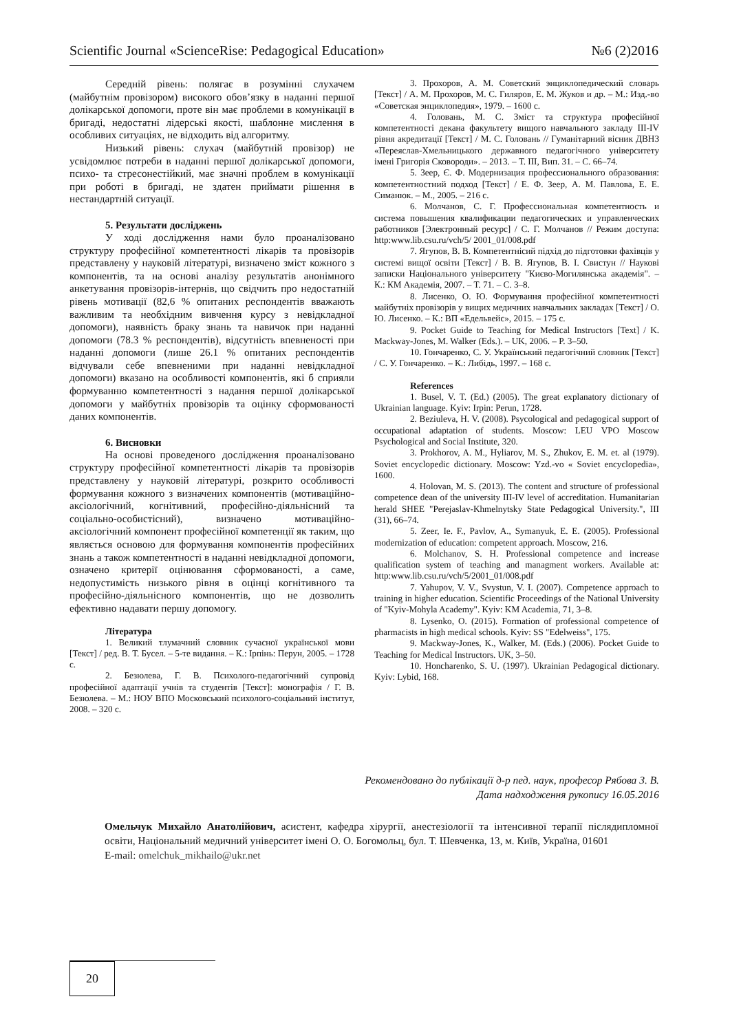Scientific Journal «ScienceRise: Pedagogical Education» №6 (2)2016
Середній рівень: полягає в розумінні слухачем (майбутнім провізором) високого обов’язку в наданні першої долікарської допомоги, проте він має проблеми в комунікації в бригаді, недостатні лідерські якості, шаблонне мислення в особливих ситуаціях, не відходить від алгоритму.
Низький рівень: слухач (майбутній провізор) не усвідомлює потреби в наданні першої долікарської допомоги, психо- та стресонестійкий, має значні проблем в комунікації при роботі в бригаді, не здатен приймати рішення в нестандартній ситуації.
5. Результати досліджень
У ході дослідження нами було проаналізовано структуру професійної компетентності лікарів та провізорів представлену у науковій літературі, визначено зміст кожного з компонентів, та на основі аналізу результатів анонімного анкетування провізорів-інтернів, що свідчить про недостатній рівень мотивації (82,6 % опитаних респондентів вважають важливим та необхідним вивчення курсу з невідкладної допомоги), наявність браку знань та навичок при наданні допомоги (78.3 % респондентів), відсутність впевненості при наданні допомоги (лише 26.1 % опитаних респондентів відчували себе впевненими при наданні невідкладної допомоги) вказано на особливості компонентів, які б сприяли формуванню компетентності з надання першої долікарської допомоги у майбутніх провізорів та оцінку сформованості даних компонентів.
6. Висновки
На основі проведеного дослідження проаналізовано структуру професійної компетентності лікарів та провізорів представлену у науковій літературі, розкрито особливості формування кожного з визначених компонентів (мотиваційно-аксіологічний, когнітивний, професійно-діяльнісний та соціально-особистісний), визначено мотиваційно-аксіологічний компонент професійної компетенції як таким, що являється основою для формування компонентів професійних знань а також компетентності в наданні невідкладної допомоги, означено критерії оцінювання сформованості, а саме, недопустимість низького рівня в оцінці когнітивного та професійно-діяльнісного компонентів, що не дозволить ефективно надавати першу допомогу.
Література
1. Великий тлумачний словник сучасної української мови [Текст] / ред. В. Т. Бусел. – 5-те видання. – К.: Ірпінь: Перун, 2005. – 1728 с.
2. Безюлева, Г. В. Психолого-педагогічний супровід професійної адаптації учнів та студентів [Текст]: монографія / Г. В. Безюлева. – М.: НОУ ВПО Московський психолого-соціальний інститут, 2008. – 320 с.
3. Прохоров, А. М. Советский энциклопедический словарь [Текст] / А. М. Прохоров, М. С. Гиляров, Е. М. Жуков и др. – М.: Изд.-во «Советская энциклопедия», 1979. – 1600 с.
4. Головань, М. С. Зміст та структура професійної компетентності декана факультету вищого навчального закладу ІІІ-IV рівня акредитації [Текст] / М. С. Головань // Гуманітарний вісник ДВНЗ «Переяслав-Хмельницького державного педагогічного університету імені Григорія Сковороди». – 2013. – Т. ІІІ, Вип. 31. – С. 66–74.
5. Зеер, Є. Ф. Модернизация профессионального образования: компетентностний подход [Текст] / Е. Ф. Зеер, А. М. Павлова, Е. Е. Симанюк. – М., 2005. – 216 с.
6. Молчанов, С. Г. Профессиональная компетентность и система повышения квалификации педагогических и управленческих работников [Электронный ресурс] / С. Г. Молчанов // Режим доступа: http:www.lib.csu.ru/vch/5/ 2001_01/008.pdf
7. Ягупов, В. В. Компетентнісий підхід до підготовки фахівців у системі вищої освіти [Текст] / В. В. Ягупов, В. І. Свистун // Наукові записки Національного університету "Києво-Могилянська академія". – К.: КМ Академія, 2007. – Т. 71. – С. 3–8.
8. Лисенко, О. Ю. Формування професійної компетентності майбутніх провізорів у вищих медичних навчальних закладах [Текст] / О. Ю. Лисенко. – К.: ВП «Едельвейс», 2015. – 175 с.
9. Pocket Guide to Teaching for Medical Instructors [Text] / K. Mackway-Jones, M. Walker (Eds.). – UK, 2006. – P. 3–50.
10. Гончаренко, С. У. Український педагогічний словник [Текст] / С. У. Гончаренко. – К.: Либідь, 1997. – 168 с.
References
1. Busel, V. T. (Ed.) (2005). The great explanatory dictionary of Ukrainian language. Kyiv: Irpin: Perun, 1728.
2. Beziuleva, H. V. (2008). Psycological and pedagogical support of occupational adaptation of students. Moscow: LEU VPO Moscow Psychological and Social Institute, 320.
3. Prokhorov, A. M., Hyliarov, M. S., Zhukov, E. M. et. al (1979). Soviet encyclopedic dictionary. Moscow: Yzd.-vo « Soviet encyclopedia», 1600.
4. Holovan, M. S. (2013). The content and structure of professional competence dean of the university III-IV level of accreditation. Humanitarian herald SHEE "Perejaslav-Khmelnytsky State Pedagogical University.", III (31), 66–74.
5. Zeer, Ie. F., Pavlov, A., Symanyuk, E. E. (2005). Professional modernization of education: competent approach. Moscow, 216.
6. Molchanov, S. H. Professional competence and increase qualification system of teaching and managment workers. Available at: http:www.lib.csu.ru/vch/5/2001_01/008.pdf
7. Yahupov, V. V., Svystun, V. I. (2007). Competence approach to training in higher education. Scientific Proceedings of the National University of "Kyiv-Mohyla Academy". Kyiv: KM Academia, 71, 3–8.
8. Lysenko, O. (2015). Formation of professional competence of pharmacists in high medical schools. Kyiv: SS "Edelweiss", 175.
9. Mackway-Jones, K., Walker, M. (Eds.) (2006). Pocket Guide to Teaching for Medical Instructors. UK, 3–50.
10. Honcharenko, S. U. (1997). Ukrainian Pedagogical dictionary. Kyiv: Lybid, 168.
Рекомендовано до публікації д-р пед. наук, професор Рябова З. В.
Дата надходження рукопису 16.05.2016
Омельчук Михайло Анатолійович, асистент, кафедра хірургії, анестезіології та інтенсивної терапії післядипломної освіти, Національний медичний університет імені О. О. Богомольц, бул. Т. Шевченка, 13, м. Київ, Україна, 01601
E-mail: omelchuk_mikhailo@ukr.net
20